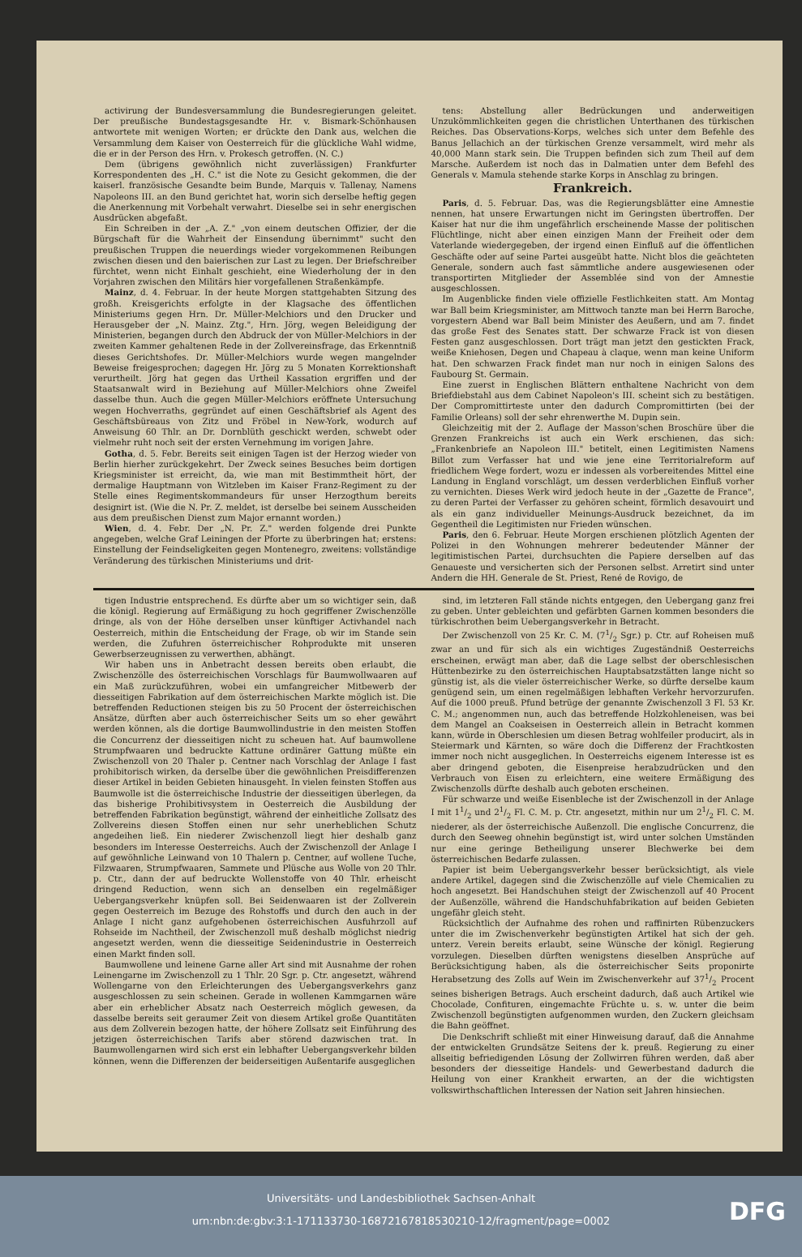activirung der Bundesversammlung die Bundesregierungen geleitet. Der preußische Bundestagsgesandte Hr. v. Bismark-Schönhausen antwortete mit wenigen Worten; er drückte den Dank aus, welchen die Versammlung dem Kaiser von Oesterreich für die glückliche Wahl widme, die er in der Person des Hrn. v. Prokesch getroffen. (N. C.)
Dem (übrigens gewöhnlich nicht zuverlässigen) Frankfurter Korrespondenten des „H. C." ist die Note zu Gesicht gekommen, die der kaiserl. französische Gesandte beim Bunde, Marquis v. Tallenay, Namens Napoleons III. an den Bund gerichtet hat, worin sich derselbe heftig gegen die Anerkennung mit Vorbehalt verwahrt. Dieselbe sei in sehr energischen Ausdrücken abgefaßt.
Ein Schreiben in der „A. Z." „von einem deutschen Offizier, der die Bürgschaft für die Wahrheit der Einsendung übernimmt" sucht den preußischen Truppen die neuerdings wieder vorgekommenen Reibungen zwischen diesen und den baierischen zur Last zu legen. Der Briefschreiber fürchtet, wenn nicht Einhalt geschieht, eine Wiederholung der in den Vorjahren zwischen den Militärs hier vorgefallenen Straßenkämpfe.
Mainz, d. 4. Februar. In der heute Morgen stattgehabten Sitzung des großh. Kreisgerichts erfolgte in der Klagsache des öffentlichen Ministeriums gegen Hrn. Dr. Müller-Melchiors und den Drucker und Herausgeber der „N. Mainz. Ztg.", Hrn. Jörg, wegen Beleidigung der Ministerien, begangen durch den Abdruck der von Müller-Melchiors in der zweiten Kammer gehaltenen Rede in der Zollvereinsfrage, das Erkenntniß dieses Gerichtshofes. Dr. Müller-Melchiors wurde wegen mangelnder Beweise freigesprochen; dagegen Hr. Jörg zu 5 Monaten Korrektionshaft verurtheilt. Jörg hat gegen das Urtheil Kassation ergriffen und der Staatsanwalt wird in Beziehung auf Müller-Melchiors ohne Zweifel dasselbe thun. Auch die gegen Müller-Melchiors eröffnete Untersuchung wegen Hochverraths, gegründet auf einen Geschäftsbrief als Agent des Geschäftsbüreaus von Zitz und Fröbel in New-York, wodurch auf Anweisung 60 Thlr. an Dr. Dornblüth geschickt werden, schwebt oder vielmehr ruht noch seit der ersten Vernehmung im vorigen Jahre.
Gotha, d. 5. Febr. Bereits seit einigen Tagen ist der Herzog wieder von Berlin hierher zurückgekehrt. Der Zweck seines Besuches beim dortigen Kriegsminister ist erreicht, da, wie man mit Bestimmtheit hört, der dermalige Hauptmann von Witzleben im Kaiser Franz-Regiment zu der Stelle eines Regimentskommandeurs für unser Herzogthum bereits designirt ist. (Wie die N. Pr. Z. meldet, ist derselbe bei seinem Ausscheiden aus dem preußischen Dienst zum Major ernannt worden.)
Wien, d. 4. Febr. Der „N. Pr. Z." werden folgende drei Punkte angegeben, welche Graf Leiningen der Pforte zu überbringen hat; erstens: Einstellung der Feindseligkeiten gegen Montenegro, zweitens: vollständige Veränderung des türkischen Ministeriums und drit-
tens: Abstellung aller Bedrückungen und anderweitigen Unzukömmlichkeiten gegen die christlichen Unterthanen des türkischen Reiches. Das Observations-Korps, welches sich unter dem Befehle des Banus Jellachich an der türkischen Grenze versammelt, wird mehr als 40,000 Mann stark sein. Die Truppen befinden sich zum Theil auf dem Marsche. Außerdem ist noch das in Dalmatien unter dem Befehl des Generals v. Mamula stehende starke Korps in Anschlag zu bringen.
Frankreich.
Paris, d. 5. Februar. Das, was die Regierungsblätter eine Amnestie nennen, hat unsere Erwartungen nicht im Geringsten übertroffen. Der Kaiser hat nur die ihm ungefährlich erscheinende Masse der politischen Flüchtlinge, nicht aber einen einzigen Mann der Freiheit oder dem Vaterlande wiedergegeben, der irgend einen Einfluß auf die öffentlichen Geschäfte oder auf seine Partei ausgeübt hatte. Nicht blos die geächteten Generale, sondern auch fast sämmtliche andere ausgewiesenen oder transportirten Mitglieder der Assemblée sind von der Amnestie ausgeschlossen.
Im Augenblicke finden viele offizielle Festlichkeiten statt. Am Montag war Ball beim Kriegsminister, am Mittwoch tanzte man bei Herrn Baroche, vorgestern Abend war Ball beim Minister des Aeußern, und am 7. findet das große Fest des Senates statt. Der schwarze Frack ist von diesen Festen ganz ausgeschlossen. Dort trägt man jetzt den gestickten Frack, weiße Kniehosen, Degen und Chapeau à claque, wenn man keine Uniform hat. Den schwarzen Frack findet man nur noch in einigen Salons des Faubourg St. Germain.
Eine zuerst in Englischen Blättern enthaltene Nachricht von dem Briefdiebstahl aus dem Cabinet Napoleon's III. scheint sich zu bestätigen. Der Compromittirteste unter den dadurch Compromittirten (bei der Familie Orleans) soll der sehr ehrenwerthe M. Dupin sein.
Gleichzeitig mit der 2. Auflage der Masson'schen Broschüre über die Grenzen Frankreichs ist auch ein Werk erschienen, das sich: „Frankenbriefe an Napoleon III." betitelt, einen Legitimisten Namens Billot zum Verfasser hat und wie jene eine Territorialreform auf friedlichem Wege fordert, wozu er indessen als vorbereitendes Mittel eine Landung in England vorschlägt, um dessen verderblichen Einfluß vorher zu vernichten. Dieses Werk wird jedoch heute in der „Gazette de France", zu deren Partei der Verfasser zu gehören scheint, förmlich desavouirt und als ein ganz individueller Meinungs-Ausdruck bezeichnet, da im Gegentheil die Legitimisten nur Frieden wünschen.
Paris, den 6. Februar. Heute Morgen erschienen plötzlich Agenten der Polizei in den Wohnungen mehrerer bedeutender Männer der legitimistischen Partei, durchsuchten die Papiere derselben auf das Genaueste und versicherten sich der Personen selbst. Arretirt sind unter Andern die HH. Generale de St. Priest, René de Rovigo, de
tigen Industrie entsprechend. Es dürfte aber um so wichtiger sein, daß die königl. Regierung auf Ermäßigung zu hoch gegriffener Zwischenzölle dringe, als von der Höhe derselben unser künftiger Activhandel nach Oesterreich, mithin die Entscheidung der Frage, ob wir im Stande sein werden, die Zufuhren österreichischer Rohprodukte mit unseren Gewerbserzeugnissen zu verwerthen, abhängt.
Wir haben uns in Anbetracht dessen bereits oben erlaubt, die Zwischenzölle des österreichischen Vorschlags für Baumwollwaaren auf ein Maß zurückzuführen, wobei ein umfangreicher Mitbewerb der diesseitigen Fabrikation auf dem österreichischen Markte möglich ist. Die betreffenden Reductionen steigen bis zu 50 Procent der österreichischen Ansätze, dürften aber auch österreichischer Seits um so eher gewährt werden können, als die dortige Baumwollindustrie in den meisten Stoffen die Concurrenz der diesseitigen nicht zu scheuen hat. Auf baumwollene Strumpfwaaren und bedruckte Kattune ordinärer Gattung müßte ein Zwischenzoll von 20 Thaler p. Centner nach Vorschlag der Anlage I fast prohibitorisch wirken, da derselbe über die gewöhnlichen Preisdifferenzen dieser Artikel in beiden Gebieten hinausgeht. In vielen feinsten Stoffen aus Baumwolle ist die österreichische Industrie der diesseitigen überlegen, da das bisherige Prohibitivsystem in Oesterreich die Ausbildung der betreffenden Fabrikation begünstigt, während der einheitliche Zollsatz des Zollvereins diesen Stoffen einen nur sehr unerheblichen Schutz angedeihen ließ. Ein niederer Zwischenzoll liegt hier deshalb ganz besonders im Interesse Oesterreichs. Auch der Zwischenzoll der Anlage I auf gewöhnliche Leinwand von 10 Thalern p. Centner, auf wollene Tuche, Filzwaaren, Strumpfwaaren, Sammete und Plüsche aus Wolle von 20 Thlr. p. Ctr., dann der auf bedruckte Wollenstoffe von 40 Thlr. erheischt dringend Reduction, wenn sich an denselben ein regelmäßiger Uebergangsverkehr knüpfen soll. Bei Seidenwaaren ist der Zollverein gegen Oesterreich im Bezuge des Rohstoffs und durch den auch in der Anlage I nicht ganz aufgehobenen österreichischen Ausfuhrzoll auf Rohseide im Nachtheil, der Zwischenzoll muß deshalb möglichst niedrig angesetzt werden, wenn die diesseitige Seidenindustrie in Oesterreich einen Markt finden soll.
Baumwollene und leinene Garne aller Art sind mit Ausnahme der rohen Leinengarne im Zwischenzoll zu 1 Thlr. 20 Sgr. p. Ctr. angesetzt, während Wollengarne von den Erleichterungen des Uebergangsverkehrs ganz ausgeschlossen zu sein scheinen. Gerade in wollenen Kammgarnen wäre aber ein erheblicher Absatz nach Oesterreich möglich gewesen, da dasselbe bereits seit geraumer Zeit von diesem Artikel große Quantitäten aus dem Zollverein bezogen hatte, der höhere Zollsatz seit Einführung des jetzigen österreichischen Tarifs aber störend dazwischen trat. In Baumwollengarnen wird sich erst ein lebhafter Uebergangsverkehr bilden können, wenn die Differenzen der beiderseitigen Außentarife ausgeglichen
sind, im letzteren Fall stände nichts entgegen, den Uebergang ganz frei zu geben. Unter gebleichten und gefärbten Garnen kommen besonders die türkischrothen beim Uebergangsverkehr in Betracht.
Der Zwischenzoll von 25 Kr. C. M. (71/2 Sgr.) p. Ctr. auf Roheisen muß zwar an und für sich als ein wichtiges Zugeständniß Oesterreichs erscheinen, erwägt man aber, daß die Lage selbst der oberschlesischen Hüttenbezirke zu den österreichischen Hauptabsatzstätten lange nicht so günstig ist, als die vieler österreichischer Werke, so dürfte derselbe kaum genügend sein, um einen regelmäßigen lebhaften Verkehr hervorzurufen. Auf die 1000 preuß. Pfund betrüge der genannte Zwischenzoll 3 Fl. 53 Kr. C. M.; angenommen nun, auch das betreffende Holzkohleneisen, was bei dem Mangel an Coakseisen in Oesterreich allein in Betracht kommen kann, würde in Oberschlesien um diesen Betrag wohlfeiler producirt, als in Steiermark und Kärnten, so wäre doch die Differenz der Frachtkosten immer noch nicht ausgeglichen. In Oesterreichs eigenem Interesse ist es aber dringend geboten, die Eisenpreise herabzudrücken und den Verbrauch von Eisen zu erleichtern, eine weitere Ermäßigung des Zwischenzolls dürfte deshalb auch geboten erscheinen.
Für schwarze und weiße Eisenbleche ist der Zwischenzoll in der Anlage I mit 11/2 und 21/2 Fl. C. M. p. Ctr. angesetzt, mithin nur um 21/2 Fl. C. M. niederer, als der österreichische Außenzoll. Die englische Concurrenz, die durch den Seeweg ohnehin begünstigt ist, wird unter solchen Umständen nur eine geringe Betheiligung unserer Blechwerke bei dem österreichischen Bedarfe zulassen.
Papier ist beim Uebergangsverkehr besser berücksichtigt, als viele andere Artikel, dagegen sind die Zwischenzölle auf viele Chemicalien zu hoch angesetzt. Bei Handschuhen steigt der Zwischenzoll auf 40 Procent der Außenzölle, während die Handschuhfabrikation auf beiden Gebieten ungefähr gleich steht.
Rücksichtlich der Aufnahme des rohen und raffinirten Rübenzuckers unter die im Zwischenverkehr begünstigten Artikel hat sich der geh. unterz. Verein bereits erlaubt, seine Wünsche der königl. Regierung vorzulegen. Dieselben dürften wenigstens dieselben Ansprüche auf Berücksichtigung haben, als die österreichischer Seits proponirte Herabsetzung des Zolls auf Wein im Zwischenverkehr auf 371/2 Procent seines bisherigen Betrags. Auch erscheint dadurch, daß auch Artikel wie Chocolade, Confituren, eingemachte Früchte u. s. w. unter die beim Zwischenzoll begünstigten aufgenommen wurden, den Zuckern gleichsam die Bahn geöffnet.
Die Denkschrift schließt mit einer Hinweisung darauf, daß die Annahme der entwickelten Grundsätze Seitens der k. preuß. Regierung zu einer allseitig befriedigenden Lösung der Zollwirren führen werden, daß aber besonders der diesseitige Handels- und Gewerbestand dadurch die Heilung von einer Krankheit erwarten, an der die wichtigsten volkswirthschaftlichen Interessen der Nation seit Jahren hinsiechen.
Universitäts- und Landesbibliothek Sachsen-Anhalt
urn:nbn:de:gbv:3:1-171133730-16872167818530210-12/fragment/page=0002
DFG